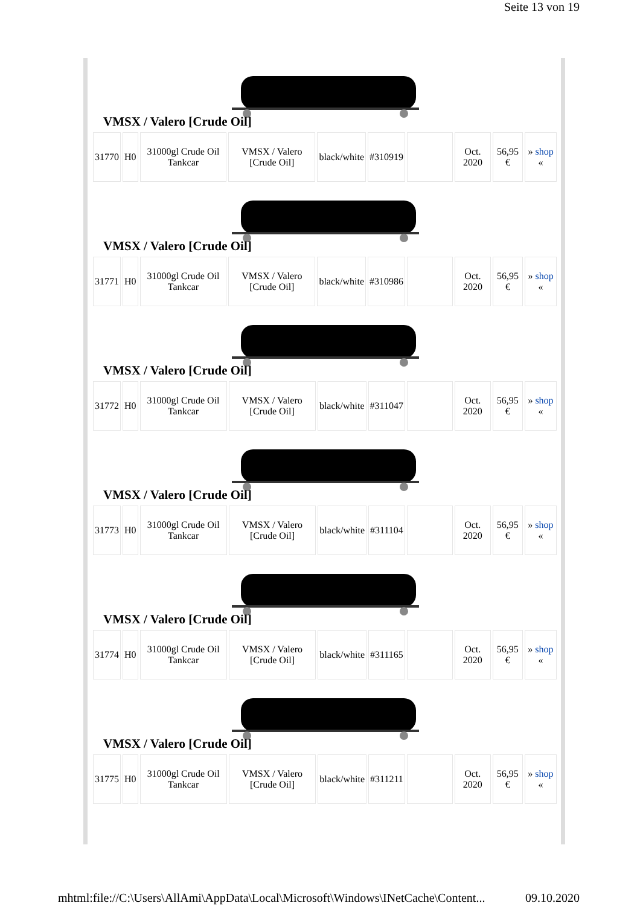Seite 13 von 19
VMSX / Valero [Crude Oil]
| 31770 | H0 | 31000gl Crude Oil Tankcar | VMSX / Valero [Crude Oil] | black/white | #310919 | | Oct. 2020 | 56,95 € | » shop « |
VMSX / Valero [Crude Oil]
| 31771 | H0 | 31000gl Crude Oil Tankcar | VMSX / Valero [Crude Oil] | black/white | #310986 | | Oct. 2020 | 56,95 € | » shop « |
VMSX / Valero [Crude Oil]
| 31772 | H0 | 31000gl Crude Oil Tankcar | VMSX / Valero [Crude Oil] | black/white | #311047 | | Oct. 2020 | 56,95 € | » shop « |
VMSX / Valero [Crude Oil]
| 31773 | H0 | 31000gl Crude Oil Tankcar | VMSX / Valero [Crude Oil] | black/white | #311104 | | Oct. 2020 | 56,95 € | » shop « |
VMSX / Valero [Crude Oil]
| 31774 | H0 | 31000gl Crude Oil Tankcar | VMSX / Valero [Crude Oil] | black/white | #311165 | | Oct. 2020 | 56,95 € | » shop « |
VMSX / Valero [Crude Oil]
| 31775 | H0 | 31000gl Crude Oil Tankcar | VMSX / Valero [Crude Oil] | black/white | #311211 | | Oct. 2020 | 56,95 € | » shop « |
mhtml:file://C:\Users\AllAmi\AppData\Local\Microsoft\Windows\INetCache\Content... 09.10.2020